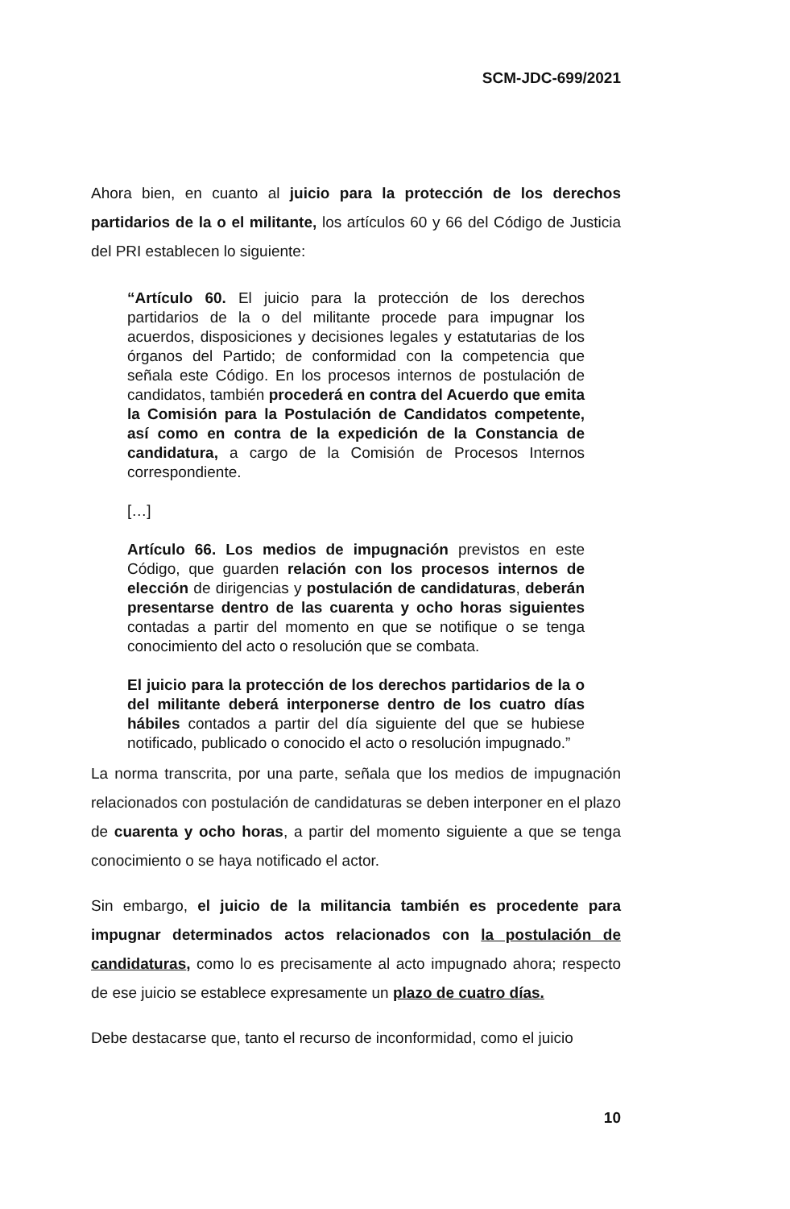SCM-JDC-699/2021
Ahora bien, en cuanto al juicio para la protección de los derechos partidarios de la o el militante, los artículos 60 y 66 del Código de Justicia del PRI establecen lo siguiente:
“Artículo 60. El juicio para la protección de los derechos partidarios de la o del militante procede para impugnar los acuerdos, disposiciones y decisiones legales y estatutarias de los órganos del Partido; de conformidad con la competencia que señala este Código. En los procesos internos de postulación de candidatos, también procederá en contra del Acuerdo que emita la Comisión para la Postulación de Candidatos competente, así como en contra de la expedición de la Constancia de candidatura, a cargo de la Comisión de Procesos Internos correspondiente.
[…]
Artículo 66. Los medios de impugnación previstos en este Código, que guarden relación con los procesos internos de elección de dirigencias y postulación de candidaturas, deberán presentarse dentro de las cuarenta y ocho horas siguientes contadas a partir del momento en que se notifique o se tenga conocimiento del acto o resolución que se combata.
El juicio para la protección de los derechos partidarios de la o del militante deberá interponerse dentro de los cuatro días hábiles contados a partir del día siguiente del que se hubiese notificado, publicado o conocido el acto o resolución impugnado.”
La norma transcrita, por una parte, señala que los medios de impugnación relacionados con postulación de candidaturas se deben interponer en el plazo de cuarenta y ocho horas, a partir del momento siguiente a que se tenga conocimiento o se haya notificado el actor.
Sin embargo, el juicio de la militancia también es procedente para impugnar determinados actos relacionados con la postulación de candidaturas, como lo es precisamente al acto impugnado ahora; respecto de ese juicio se establece expresamente un plazo de cuatro días.
Debe destacarse que, tanto el recurso de inconformidad, como el juicio
10